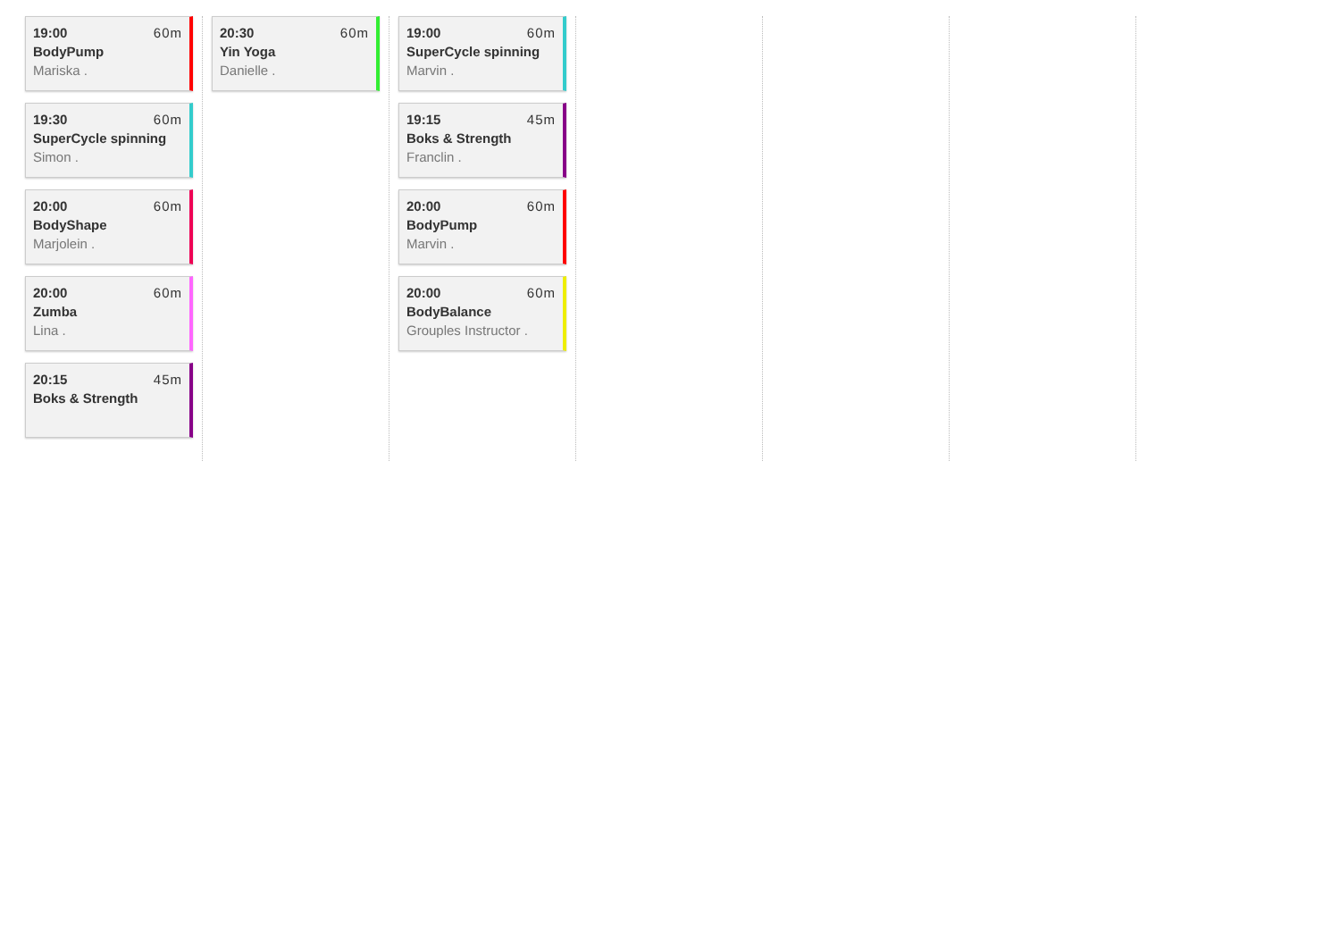19:00 60m
BodyPump
Mariska .
19:30 60m
SuperCycle spinning
Simon .
20:00 60m
BodyShape
Marjolein .
20:00 60m
Zumba
Lina .
20:15 45m
Boks & Strength
20:30 60m
Yin Yoga
Danielle .
19:00 60m
SuperCycle spinning
Marvin .
19:15 45m
Boks & Strength
Franclin .
20:00 60m
BodyPump
Marvin .
20:00 60m
BodyBalance
Grouples Instructor .